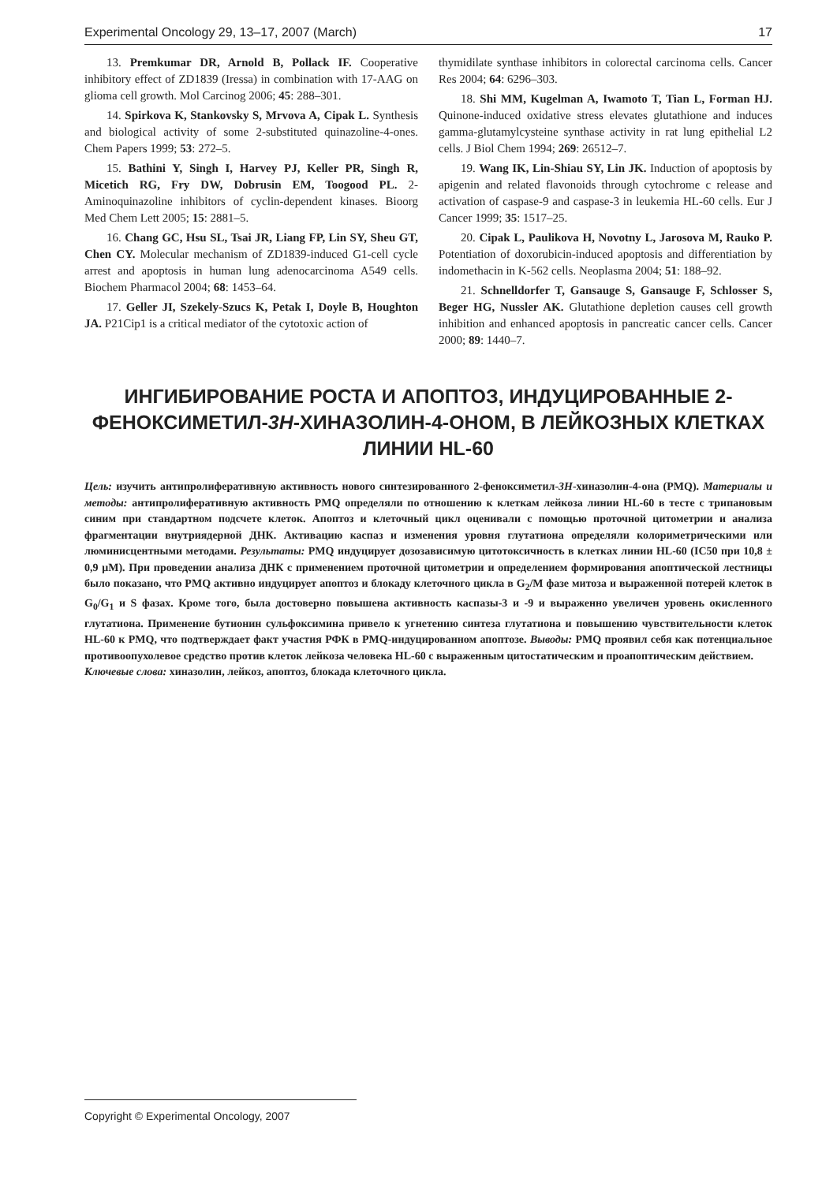Experimental Oncology 29, 13–17, 2007 (March) 17
13. Premkumar DR, Arnold B, Pollack IF. Cooperative inhibitory effect of ZD1839 (Iressa) in combination with 17-AAG on glioma cell growth. Mol Carcinog 2006; 45: 288–301.
14. Spirkova K, Stankovsky S, Mrvova A, Cipak L. Synthesis and biological activity of some 2-substituted quinazoline-4-ones. Chem Papers 1999; 53: 272–5.
15. Bathini Y, Singh I, Harvey PJ, Keller PR, Singh R, Micetich RG, Fry DW, Dobrusin EM, Toogood PL. 2-Aminoquinazoline inhibitors of cyclin-dependent kinases. Bioorg Med Chem Lett 2005; 15: 2881–5.
16. Chang GC, Hsu SL, Tsai JR, Liang FP, Lin SY, Sheu GT, Chen CY. Molecular mechanism of ZD1839-induced G1-cell cycle arrest and apoptosis in human lung adenocarcinoma A549 cells. Biochem Pharmacol 2004; 68: 1453–64.
17. Geller JI, Szekely-Szucs K, Petak I, Doyle B, Houghton JA. P21Cip1 is a critical mediator of the cytotoxic action of
thymidilate synthase inhibitors in colorectal carcinoma cells. Cancer Res 2004; 64: 6296–303.
18. Shi MM, Kugelman A, Iwamoto T, Tian L, Forman HJ. Quinone-induced oxidative stress elevates glutathione and induces gamma-glutamylcysteine synthase activity in rat lung epithelial L2 cells. J Biol Chem 1994; 269: 26512–7.
19. Wang IK, Lin-Shiau SY, Lin JK. Induction of apoptosis by apigenin and related flavonoids through cytochrome c release and activation of caspase-9 and caspase-3 in leukemia HL-60 cells. Eur J Cancer 1999; 35: 1517–25.
20. Cipak L, Paulikova H, Novotny L, Jarosova M, Rauko P. Potentiation of doxorubicin-induced apoptosis and differentiation by indomethacin in K-562 cells. Neoplasma 2004; 51: 188–92.
21. Schnelldorfer T, Gansauge S, Gansauge F, Schlosser S, Beger HG, Nussler AK. Glutathione depletion causes cell growth inhibition and enhanced apoptosis in pancreatic cancer cells. Cancer 2000; 89: 1440–7.
ИНГИБИРОВАНИЕ РОСТА И АПОПТОЗ, ИНДУЦИРОВАННЫЕ 2-ФЕНОКСИМЕТИЛ-3H-ХИНАЗОЛИН-4-ОНОМ, В ЛЕЙКОЗНЫХ КЛЕТКАХ ЛИНИИ HL-60
Цель: изучить антипролиферативную активность нового синтезированного 2-феноксиметил-3H-хиназолин-4-она (PMQ). Материалы и методы: антипролиферативную активность PMQ определяли по отношению к клеткам лейкоза линии HL-60 в тесте с трипановым синим при стандартном подсчете клеток. Апоптоз и клеточный цикл оценивали с помощью проточной цитометрии и анализа фрагментации внутриядерной ДНК. Активацию каспаз и изменения уровня глутатиона определяли колориметрическими или люминисцентными методами. Результаты: PMQ индуцирует дозозависимую цитотоксичность в клетках линии HL-60 (IC50 при 10,8 ± 0,9 μM). При проведении анализа ДНК с применением проточной цитометрии и определением формирования апоптической лестницы было показано, что PMQ активно индуцирует апоптоз и блокаду клеточного цикла в G<sub>2</sub>/M фазе митоза и выраженной потерей клеток в G<sub>0</sub>/G<sub>1</sub> и S фазах. Кроме того, была достоверно повышена активность каспазы-3 и -9 и выраженно увеличен уровень окисленного глутатиона. Применение бутионин сульфоксимина привело к угнетению синтеза глутатиона и повышению чувствительности клеток HL-60 к PMQ, что подтверждает факт участия РФК в PMQ-индуцированном апоптозе. Выводы: PMQ проявил себя как потенциальное противоопухолевое средство против клеток лейкоза человека HL-60 с выраженным цитостатическим и проапоптическим действием.
Ключевые слова: хиназолин, лейкоз, апоптоз, блокада клеточного цикла.
Copyright © Experimental Oncology, 2007